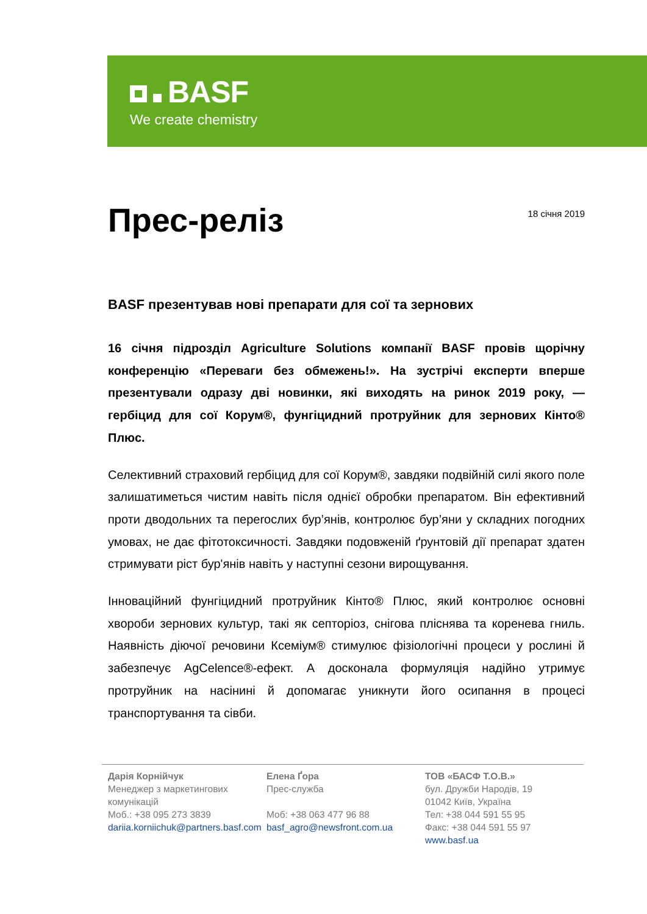BASF
We create chemistry
Прес-реліз
18 січня 2019
BASF презентував нові препарати для сої та зернових
16 січня підрозділ Agriculture Solutions компанії BASF провів щорічну конференцію «Переваги без обмежень!». На зустрічі експерти вперше презентували одразу дві новинки, які виходять на ринок 2019 року, — гербіцид для сої Корум®, фунгіцидний протруйник для зернових Кінто® Плюс.
Селективний страховий гербіцид для сої Корум®, завдяки подвійній силі якого поле залишатиметься чистим навіть після однієї обробки препаратом. Він ефективний проти дводольних та переrослих бур’янів, контролює бур’яни у складних погодних умовах, не дає фітотоксичності. Завдяки подовженій ґрунтовій дії препарат здатен стримувати ріст бур'янів навіть у наступні сезони вирощування.
Інноваційний фунгіцидний протруйник Кінто® Плюс, який контролює основні хвороби зернових культур, такі як септоріоз, снігова пліснява та коренева гниль. Наявність діючої речовини Ксеміум® стимулює фізіологічні процеси у рослині й забезпечує AgCelence®-ефект. А досконала формуляція надійно утримує протруйник на насінині й допомагає уникнути його осипання в процесі транспортування та сівби.
Дарія Корнійчук
Менеджер з маркетингових
комунікацій
Моб.: +38 095 273 3839
dariia.korniichuk@partners.basf.com
Елена Ґора
Прес-служба
Моб: +38 063 477 96 88
basf_agro@newsfront.com.ua
ТОВ «БАСФ Т.О.В.»
бул. Дружби Народів, 19
01042 Київ, Україна
Тел: +38 044 591 55 95
Факс: +38 044 591 55 97
www.basf.ua